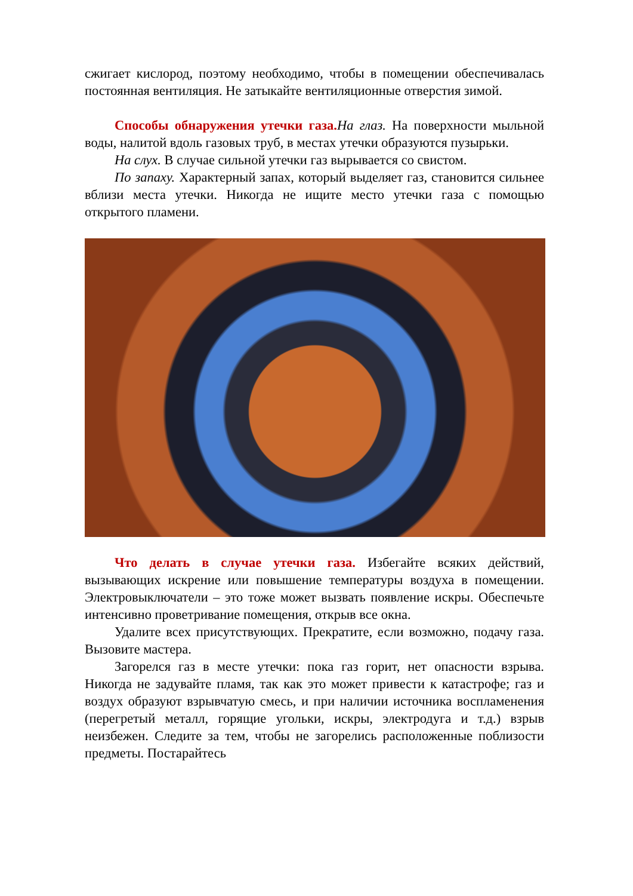сжигает кислород, поэтому необходимо, чтобы в помещении обеспечивалась постоянная вентиляция. Не затыкайте вентиляционные отверстия зимой.
Способы обнаружения утечки газа. На глаз. На поверхности мыльной воды, налитой вдоль газовых труб, в местах утечки образуются пузырьки.
На слух. В случае сильной утечки газ вырывается со свистом.
По запаху. Характерный запах, который выделяет газ, становится сильнее вблизи места утечки. Никогда не ищите место утечки газа с помощью открытого пламени.
Что делать в случае утечки газа. Избегайте всяких действий, вызывающих искрение или повышение температуры воздуха в помещении. Электровыключатели – это тоже может вызвать появление искры. Обеспечьте интенсивно проветривание помещения, открыв все окна.
Удалите всех присутствующих. Прекратите, если возможно, подачу газа. Вызовите мастера.
Загорелся газ в месте утечки: пока газ горит, нет опасности взрыва. Никогда не задувайте пламя, так как это может привести к катастрофе; газ и воздух образуют взрывчатую смесь, и при наличии источника воспламенения (перегретый металл, горящие угольки, искры, электродуга и т.д.) взрыв неизбежен. Следите за тем, чтобы не загорелись расположенные поблизости предметы. Постарайтесь